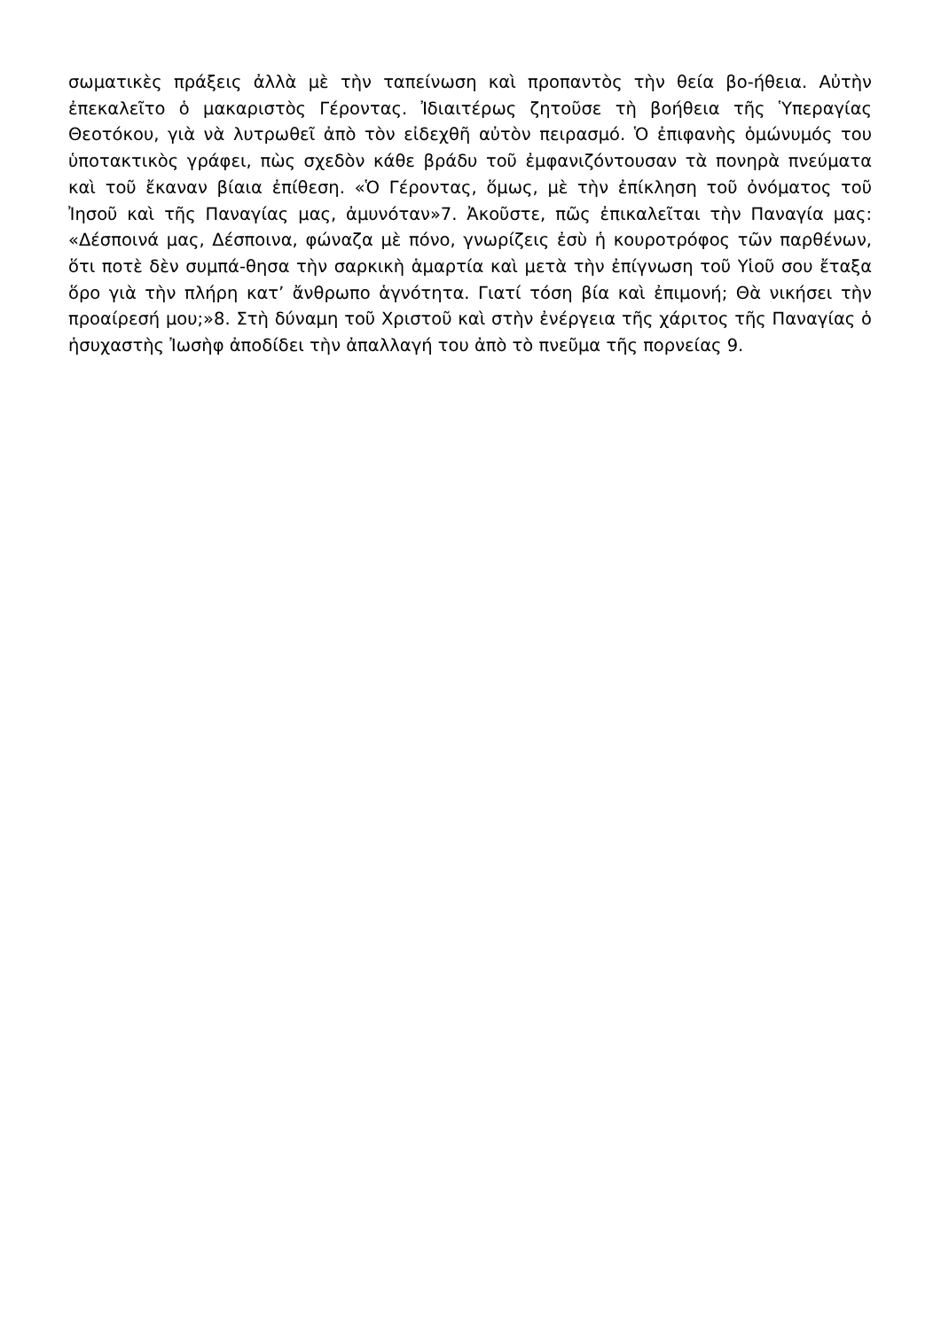σωματικὲς πράξεις ἀλλὰ μὲ τὴν ταπείνωση καὶ προπαντὸς τὴν θεία βο-ήθεια. Αὐτὴν ἐπεκαλεῖτο ὁ μακαριστὸς Γέροντας. Ἰδιαιτέρως ζητοῦσε τὴ βοήθεια τῆς Ὑπεραγίας Θεοτόκου, γιὰ νὰ λυτρωθεῖ ἀπὸ τὸν εἰδεχθῆ αὐτὸν πειρασμό. Ὁ ἐπιφανὴς ὁμώνυμός του ὑποτακτικὸς γράφει, πὼς σχεδὸν κάθε βράδυ τοῦ ἐμφανιζόντουσαν τὰ πονηρὰ πνεύματα καὶ τοῦ ἔκαναν βίαια ἐπίθεση. «Ὁ Γέροντας, ὅμως, μὲ τὴν ἐπίκληση τοῦ ὀνόματος τοῦ Ἰησοῦ καὶ τῆς Παναγίας μας, ἀμυνόταν»7. Ἀκοῦστε, πῶς ἐπικαλεῖται τὴν Παναγία μας: «Δέσποινά μας, Δέσποινα, φώναζα μὲ πόνο, γνωρίζεις ἐσὺ ἡ κουροτρόφος τῶν παρθένων, ὅτι ποτὲ δὲν συμπά-θησα τὴν σαρκικὴ ἁμαρτία καὶ μετὰ τὴν ἐπίγνωση τοῦ Υἱοῦ σου ἔταξα ὅρο γιὰ τὴν πλήρη κατ’ ἄνθρωπο ἁγνότητα. Γιατί τόση βία καὶ ἐπιμονή; Θὰ νικήσει τὴν προαίρεσή μου;»8. Στὴ δύναμη τοῦ Χριστοῦ καὶ στὴν ἐνέργεια τῆς χάριτος τῆς Παναγίας ὁ ἡσυχαστὴς Ἰωσὴφ ἀποδίδει τὴν ἀπαλλαγή του ἀπὸ τὸ πνεῦμα τῆς πορνείας 9.